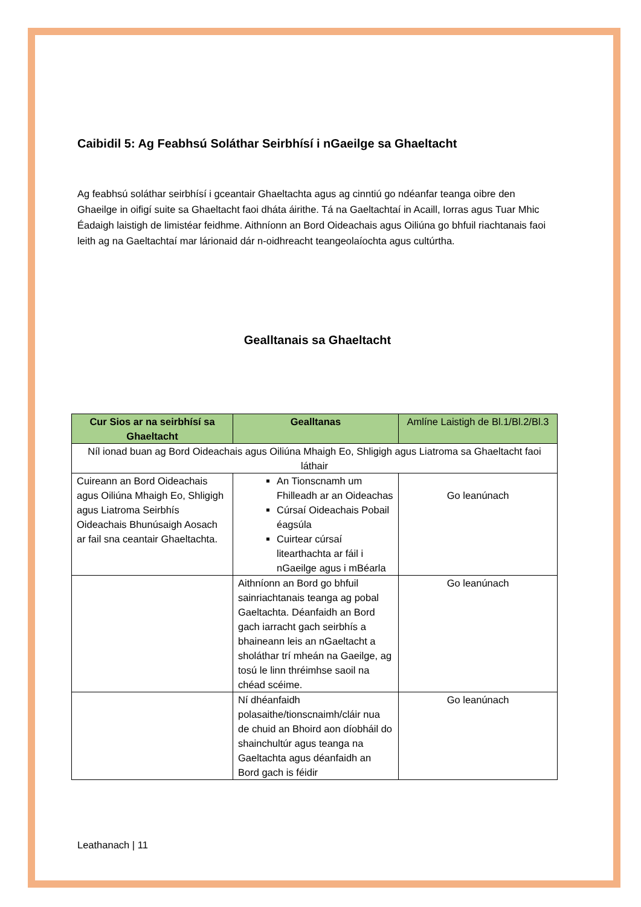Caibidil 5: Ag Feabhsú Soláthar Seirbhísí i nGaeilge sa Ghaeltacht
Ag feabhsú soláthar seirbhísí i gceantair Ghaeltachta agus ag cinntiú go ndéanfar teanga oibre den Ghaeilge in oifigí suite sa Ghaeltacht faoi dháta áirithe. Tá na Gaeltachtaí in Acaill, Iorras agus Tuar Mhic Éadaigh laistigh de limistéar feidhme. Aithníonn an Bord Oideachais agus Oiliúna go bhfuil riachtanais faoi leith ag na Gaeltachtaí mar lárionaid dár n-oidhreacht teangeolaíochta agus cultúrtha.
Gealltanais sa Ghaeltacht
| Cur Sios ar na seirbhísí sa Ghaeltacht | Gealltanas | Amlíne Laistigh de Bl.1/Bl.2/Bl.3 |
| --- | --- | --- |
| Níl ionad buan ag Bord Oideachais agus Oiliúna Mhaigh Eo, Shligigh agus Liatroma sa Ghaeltacht faoi láthair | | |
| Cuireann an Bord Oideachais agus Oiliúna Mhaigh Eo, Shligigh agus Liatroma Seirbhís Oideachais Bhunúsaigh Aosach ar fail sna ceantair Ghaeltachta. | An Tionscnamh um Fhilleadh ar an Oideachas Cúrsaí Oideachais Pobail éagsúla Cuirtear cúrsaí litearthachta ar fáil i nGaeilge agus i mBéarla | Go leanúnach |
| | Aithníonn an Bord go bhfuil sainriachtanais teanga ag pobal Gaeltachta. Déanfaidh an Bord gach iarracht gach seirbhís a bhaineann leis an nGaeltacht a sholáthar trí mheán na Gaeilge, ag tosú le linn thréimhse saoil na chéad scéime. | Go leanúnach |
| | Ní dhéanfaidh polasaithe/tionscnaimh/cláir nua de chuid an Bhoird aon díobháil do shainchultúr agus teanga na Gaeltachta agus déanfaidh an Bord gach is féidir | Go leanúnach |
Leathanach | 11